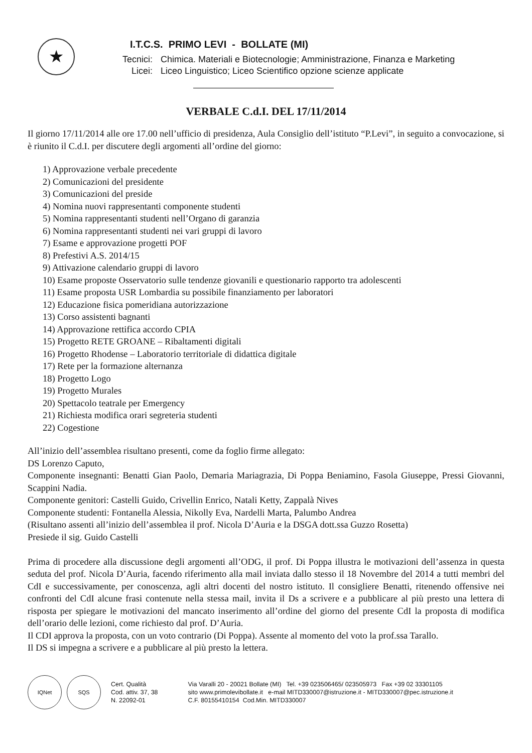★
I.T.C.S. PRIMO LEVI - BOLLATE (MI)
Tecnici: Chimica. Materiali e Biotecnologie; Amministrazione, Finanza e Marketing
Licei: Liceo Linguistico; Liceo Scientifico opzione scienze applicate
VERBALE C.d.I. DEL 17/11/2014
Il giorno 17/11/2014 alle ore 17.00 nell’ufficio di presidenza, Aula Consiglio dell’istituto “P.Levi”, in seguito a convocazione, si è riunito il C.d.I. per discutere degli argomenti all’ordine del giorno:
1) Approvazione verbale precedente
2) Comunicazioni del presidente
3) Comunicazioni del preside
4) Nomina nuovi rappresentanti componente studenti
5) Nomina rappresentanti studenti nell’Organo di garanzia
6) Nomina rappresentanti studenti nei vari gruppi di lavoro
7) Esame e approvazione progetti POF
8) Prefestivi A.S. 2014/15
9) Attivazione calendario gruppi di lavoro
10) Esame proposte Osservatorio sulle tendenze giovanili e questionario rapporto tra adolescenti
11) Esame proposta USR Lombardia su possibile finanziamento per laboratori
12) Educazione fisica pomeridiana autorizzazione
13) Corso assistenti bagnanti
14) Approvazione rettifica accordo CPIA
15) Progetto RETE GROANE – Ribaltamenti digitali
16) Progetto Rhodense – Laboratorio territoriale di didattica digitale
17) Rete per la formazione alternanza
18) Progetto Logo
19) Progetto Murales
20) Spettacolo teatrale per Emergency
21) Richiesta modifica orari segreteria studenti
22) Cogestione
All’inizio dell’assemblea risultano presenti, come da foglio firme allegato:
DS Lorenzo Caputo,
Componente insegnanti: Benatti Gian Paolo, Demaria Mariagrazia, Di Poppa Beniamino, Fasola Giuseppe, Pressi Giovanni, Scappini Nadia.
Componente genitori: Castelli Guido, Crivellin Enrico, Natali Ketty, Zappalà Nives
Componente studenti: Fontanella Alessia, Nikolly Eva, Nardelli Marta, Palumbo Andrea
(Risultano assenti all’inizio dell’assemblea il prof. Nicola D’Auria e la DSGA dott.ssa Guzzo Rosetta)
Presiede il sig. Guido Castelli
Prima di procedere alla discussione degli argomenti all’ODG, il prof. Di Poppa illustra le motivazioni dell’assenza in questa seduta del prof. Nicola D’Auria, facendo riferimento alla mail inviata dallo stesso il 18 Novembre del 2014 a tutti membri del CdI e successivamente, per conoscenza, agli altri docenti del nostro istituto. Il consigliere Benatti, ritenendo offensive nei confronti del CdI alcune frasi contenute nella stessa mail, invita il Ds a scrivere e a pubblicare al più presto una lettera di risposta per spiegare le motivazioni del mancato inserimento all’ordine del giorno del presente CdI la proposta di modifica dell’orario delle lezioni, come richiesto dal prof. D’Auria.
Il CDI approva la proposta, con un voto contrario (Di Poppa). Assente al momento del voto la prof.ssa Tarallo.
Il DS si impegna a scrivere e a pubblicare al più presto la lettera.
IQNet SQS
Cert. Qualità
Cod. attiv. 37, 38
N. 22092-01
Via Varalli 20 - 20021 Bollate (MI) Tel. +39 023506465/ 023505973 Fax +39 02 33301105
sito www.primolevibollate.it e-mail MITD330007@istruzione.it - MITD330007@pec.istruzione.it
C.F. 80155410154 Cod.Min. MITD330007